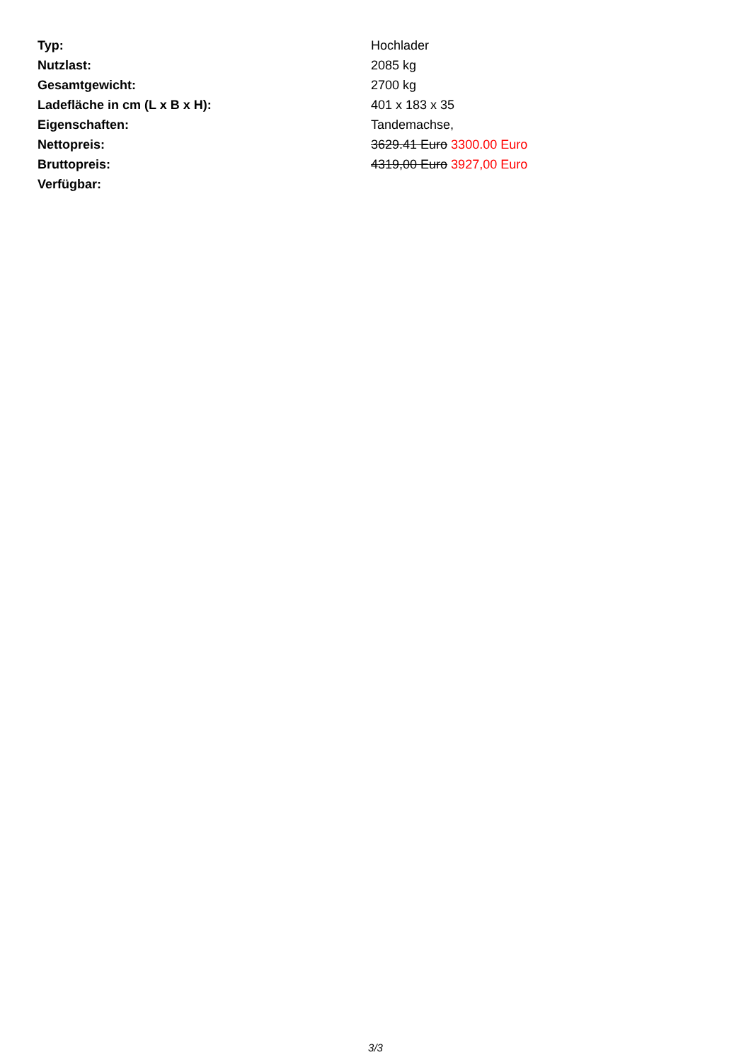| Typ: | Hochlader |
| Nutzlast: | 2085 kg |
| Gesamtgewicht: | 2700 kg |
| Ladefläche in cm (L x B x H): | 401 x 183 x 35 |
| Eigenschaften: | Tandemachse, |
| Nettopreis: | 3629.41 Euro 3300.00 Euro |
| Bruttopreis: | 4319,00 Euro 3927,00 Euro |
| Verfügbar: | |
3/3